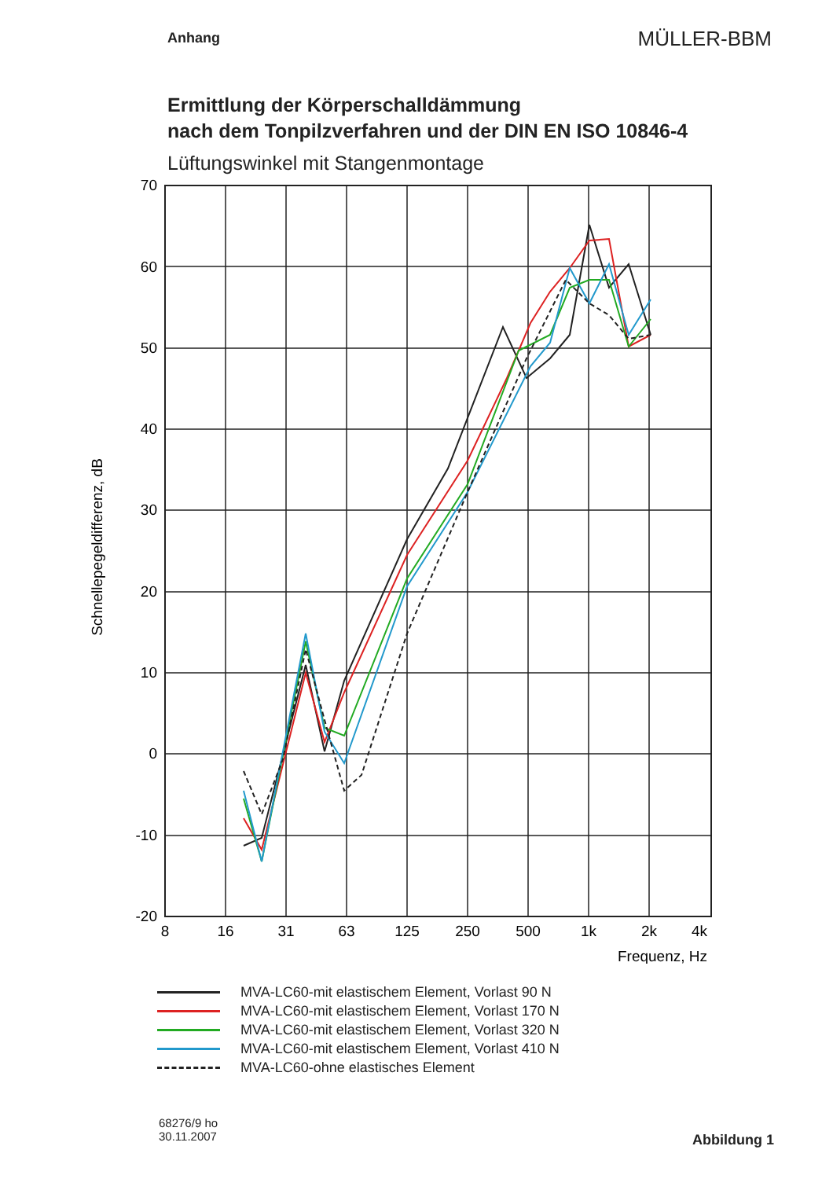Anhang
MÜLLER-BBM
Ermittlung der Körperschalldämmung
nach dem Tonpilzverfahren und der DIN EN ISO 10846-4
Lüftungswinkel mit Stangenmontage
70
60
50
40
30
20
10
0
-10
-20
8
16
31
63
125
250
500
1k
2k
4k
Frequenz, Hz
Schnellepegeldifferenz, dB
MVA-LC60-mit elastischem Element, Vorlast 90 N
MVA-LC60-mit elastischem Element, Vorlast 170 N
MVA-LC60-mit elastischem Element, Vorlast 320 N
MVA-LC60-mit elastischem Element, Vorlast 410 N
MVA-LC60-ohne elastisches Element
68276/9 ho
30.11.2007
Abbildung 1